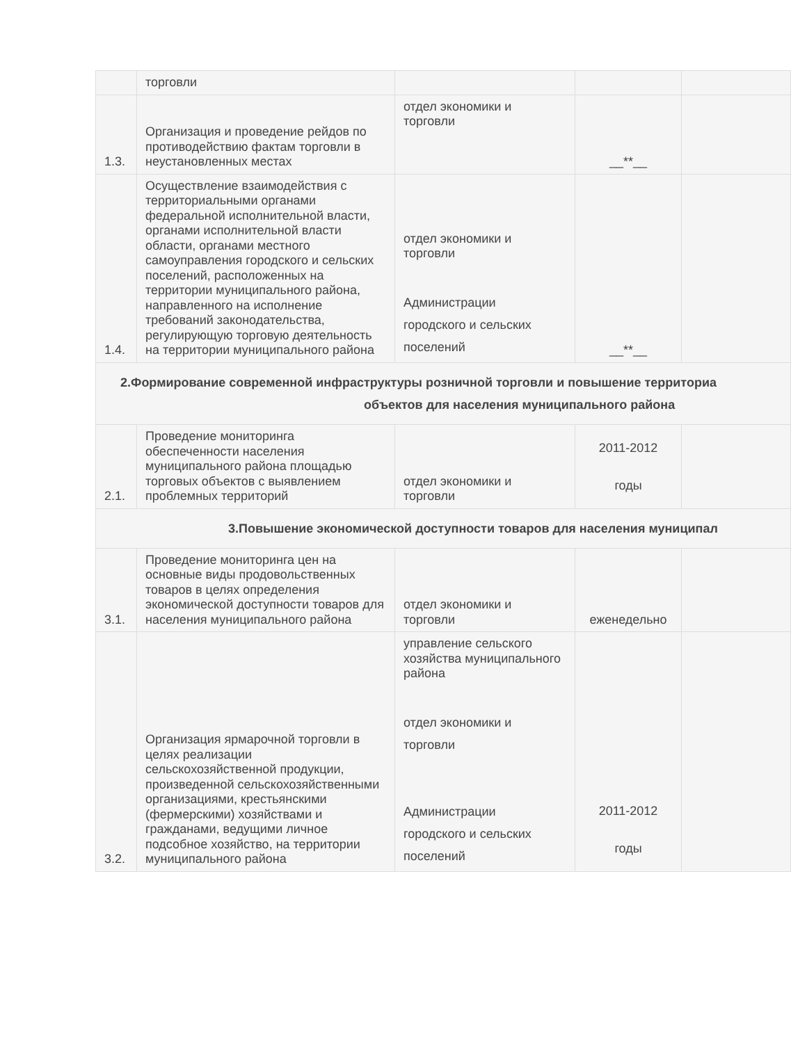| | торговли | | | |
| 1.3. | Организация и проведение рейдов по противодействию фактам торговли в неустановленных местах | отдел экономики и торговли | __**__ | |
| 1.4. | Осуществление взаимодействия с территориальными органами федеральной исполнительной власти, органами исполнительной власти области, органами местного самоуправления городского и сельских поселений, расположенных на территории муниципального района, направленного на исполнение требований законодательства, регулирующую торговую деятельность на территории муниципального района | отдел экономики и торговли Администрации городского и сельских поселений | __**__ | |
| 2.Формирование современной инфраструктуры розничной торговли и повышение территориа объектов для населения муниципального района | | | | |
| 2.1. | Проведение мониторинга обеспеченности населения муниципального района площадью торговых объектов с выявлением проблемных территорий | отдел экономики и торговли | 2011-2012 годы | |
| 3.Повышение экономической доступности товаров для населения муниципал | | | | |
| 3.1. | Проведение мониторинга цен на основные виды продовольственных товаров в целях определения экономической доступности товаров для населения муниципального района | отдел экономики и торговли | еженедельно | |
| 3.2. | Организация ярмарочной торговли в целях реализации сельскохозяйственной продукции, произведенной сельскохозяйственными организациями, крестьянскими (фермерскими) хозяйствами и гражданами, ведущими личное подсобное хозяйство, на территории муниципального района | управление сельского хозяйства муниципального района отдел экономики и торговли Администрации городского и сельских поселений | 2011-2012 годы | |